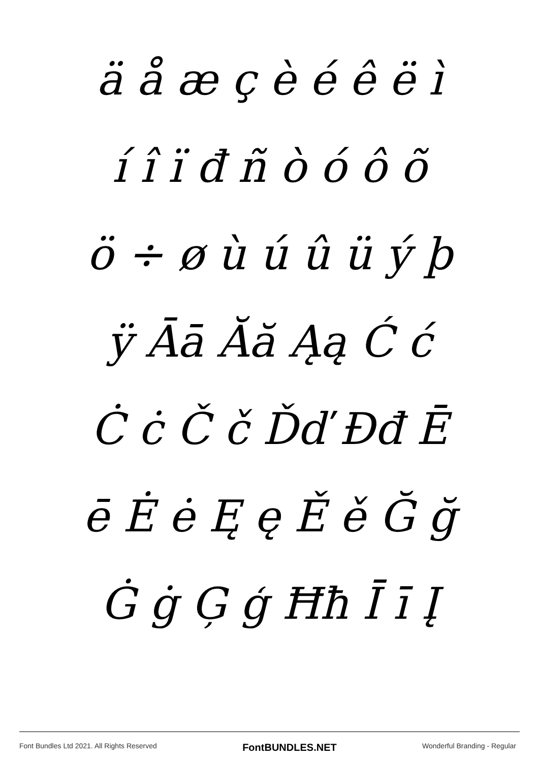ä å æ ç è é ê ë ì
í î ï đ ñ ò ó ô õ
ö ÷ ø ù ú û ü ý þ
ÿ Āā Ăă Ąą Ć ć
Ċ ċ Č č Ďď Đđ Ē
ē Ė ė Ę ę Ě ě Ğ ğ
Ġ ġ Ģ ģ Ħħ Ī ī Į
Font Bundles Ltd 2021. All Rights Reserved FontBUNDLES.NET Wonderful Branding - Regular